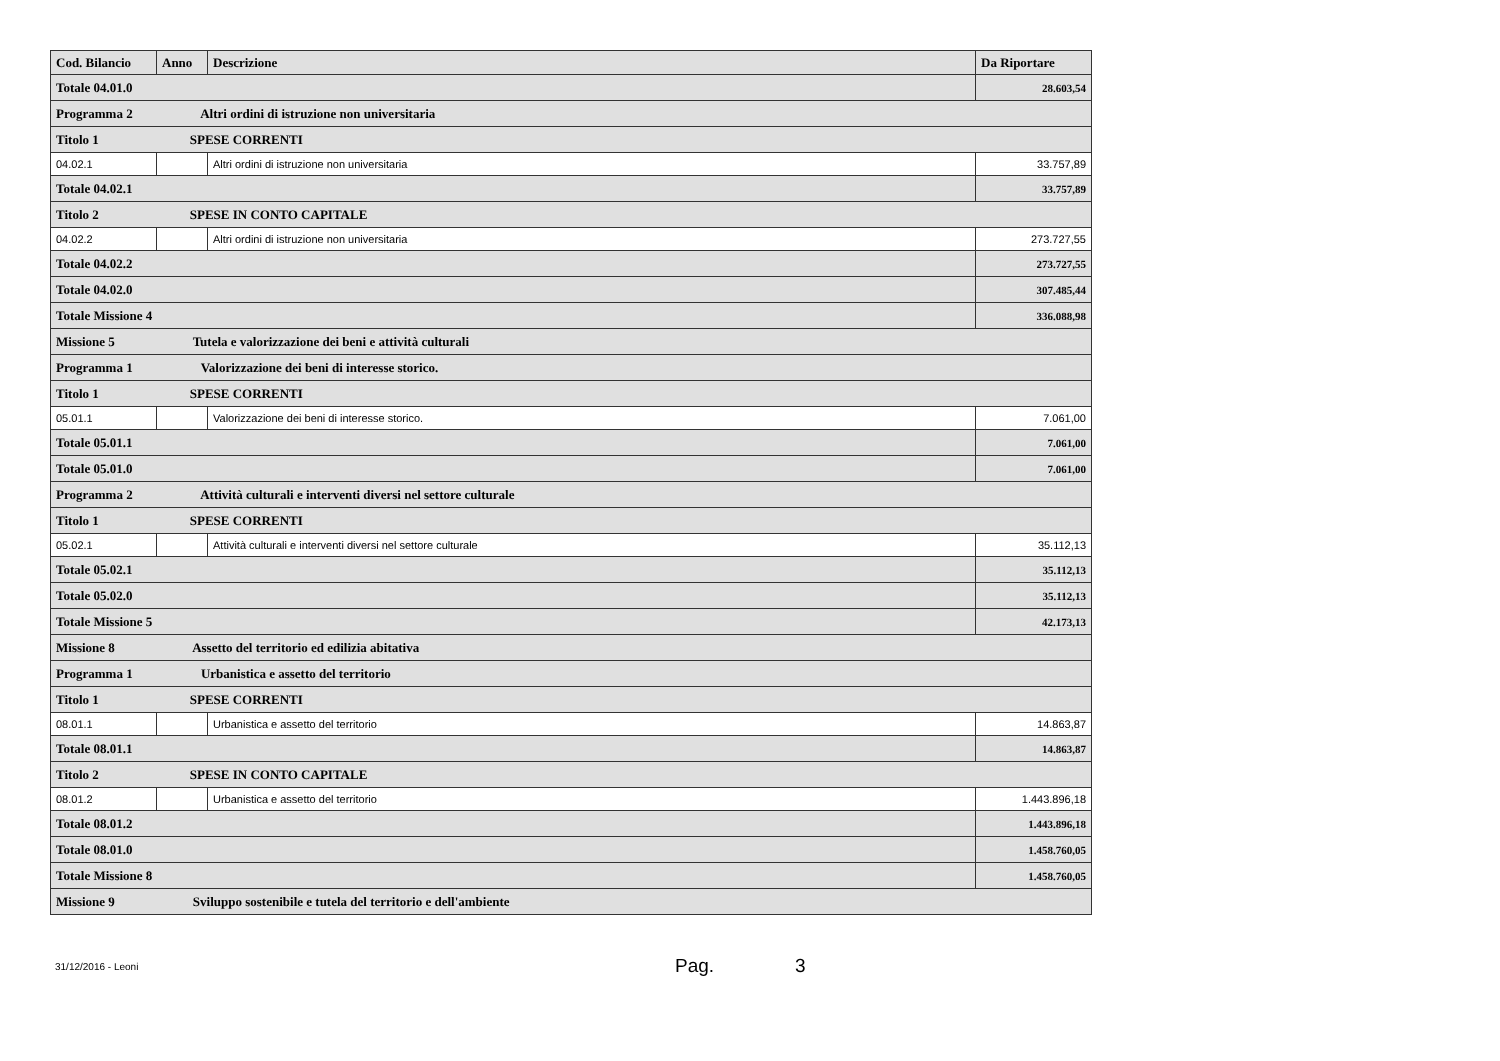| Cod. Bilancio | Anno | Descrizione | Da Riportare |
| --- | --- | --- | --- |
| Totale 04.01.0 | | | 28.603,54 |
| Programma 2 Altri ordini di istruzione non universitaria | | | |
| Titolo 1 SPESE CORRENTI | | | |
| 04.02.1 | | Altri ordini di istruzione non universitaria | 33.757,89 |
| Totale 04.02.1 | | | 33.757,89 |
| Titolo 2 SPESE IN CONTO CAPITALE | | | |
| 04.02.2 | | Altri ordini di istruzione non universitaria | 273.727,55 |
| Totale 04.02.2 | | | 273.727,55 |
| Totale 04.02.0 | | | 307.485,44 |
| Totale Missione 4 | | | 336.088,98 |
| Missione 5 Tutela e valorizzazione dei beni e attività culturali | | | |
| Programma 1 Valorizzazione dei beni di interesse storico. | | | |
| Titolo 1 SPESE CORRENTI | | | |
| 05.01.1 | | Valorizzazione dei beni di interesse storico. | 7.061,00 |
| Totale 05.01.1 | | | 7.061,00 |
| Totale 05.01.0 | | | 7.061,00 |
| Programma 2 Attività culturali e interventi diversi nel settore culturale | | | |
| Titolo 1 SPESE CORRENTI | | | |
| 05.02.1 | | Attività culturali e interventi diversi nel settore culturale | 35.112,13 |
| Totale 05.02.1 | | | 35.112,13 |
| Totale 05.02.0 | | | 35.112,13 |
| Totale Missione 5 | | | 42.173,13 |
| Missione 8 Assetto del territorio ed edilizia abitativa | | | |
| Programma 1 Urbanistica e assetto del territorio | | | |
| Titolo 1 SPESE CORRENTI | | | |
| 08.01.1 | | Urbanistica e assetto del territorio | 14.863,87 |
| Totale 08.01.1 | | | 14.863,87 |
| Titolo 2 SPESE IN CONTO CAPITALE | | | |
| 08.01.2 | | Urbanistica e assetto del territorio | 1.443.896,18 |
| Totale 08.01.2 | | | 1.443.896,18 |
| Totale 08.01.0 | | | 1.458.760,05 |
| Totale Missione 8 | | | 1.458.760,05 |
| Missione 9 Sviluppo sostenibile e tutela del territorio e dell'ambiente | | | |
31/12/2016 - Leoni
Pag. 3